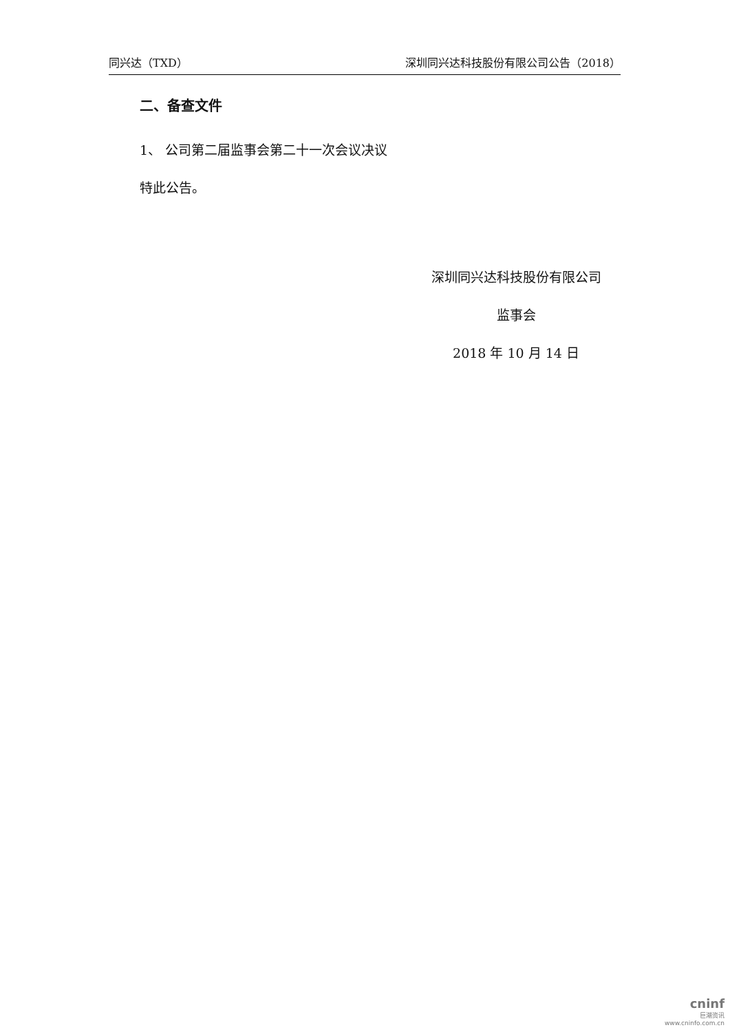同兴达（TXD） 深圳同兴达科技股份有限公司公告（2018）
二、备查文件
1、 公司第二届监事会第二十一次会议决议
特此公告。
深圳同兴达科技股份有限公司
监事会
2018 年 10 月 14 日
cninf
巨潮资讯
www.cninfo.com.cn